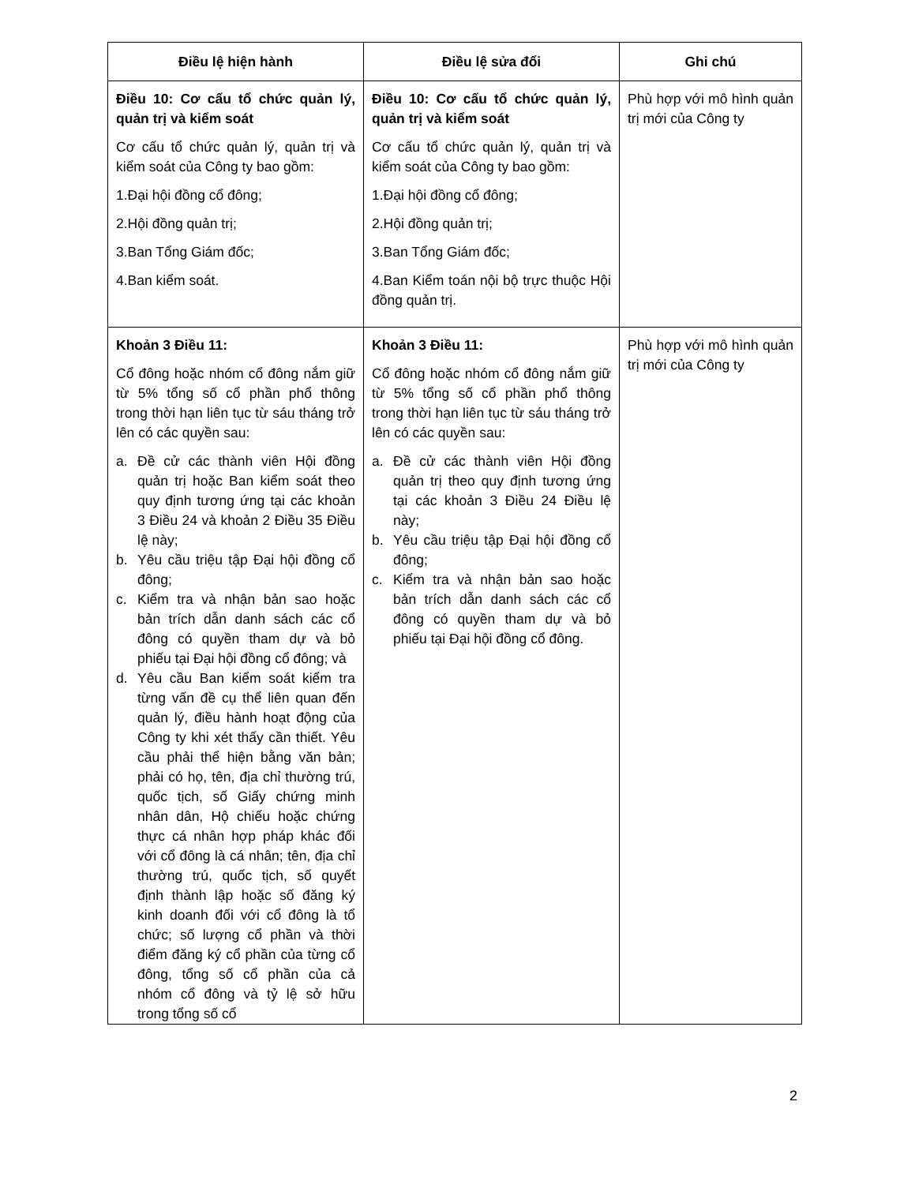| Điều lệ hiện hành | Điều lệ sửa đổi | Ghi chú |
| --- | --- | --- |
| Điều 10: Cơ cấu tổ chức quản lý, quản trị và kiểm soát Cơ cấu tổ chức quản lý, quản trị và kiểm soát của Công ty bao gồm: 1.Đại hội đồng cổ đông; 2.Hội đồng quản trị; 3.Ban Tổng Giám đốc; 4.Ban kiểm soát. | Điều 10: Cơ cấu tổ chức quản lý, quản trị và kiểm soát Cơ cấu tổ chức quản lý, quản trị và kiểm soát của Công ty bao gồm: 1.Đại hội đồng cổ đông; 2.Hội đồng quản trị; 3.Ban Tổng Giám đốc; 4.Ban Kiểm toán nội bộ trực thuộc Hội đồng quản trị. | Phù hợp với mô hình quản trị mới của Công ty |
| Khoản 3 Điều 11: Cổ đông hoặc nhóm cổ đông nắm giữ từ 5% tổng số cổ phần phổ thông trong thời hạn liên tục từ sáu tháng trở lên có các quyền sau: a. Đề cử các thành viên Hội đồng quản trị hoặc Ban kiểm soát theo quy định tương ứng tại các khoản 3 Điều 24 và khoản 2 Điều 35 Điều lệ này; b. Yêu cầu triệu tập Đại hội đồng cổ đông; c. Kiểm tra và nhận bản sao hoặc bản trích dẫn danh sách các cổ đông có quyền tham dự và bỏ phiếu tại Đại hội đồng cổ đông; và d. Yêu cầu Ban kiểm soát kiểm tra từng vấn đề cụ thể liên quan đến quản lý, điều hành hoạt động của Công ty khi xét thấy cần thiết. Yêu cầu phải thể hiện bằng văn bản; phải có họ, tên, địa chỉ thường trú, quốc tịch, số Giấy chứng minh nhân dân, Hộ chiếu hoặc chứng thực cá nhân hợp pháp khác đối với cổ đông là cá nhân; tên, địa chỉ thường trú, quốc tịch, số quyết định thành lập hoặc số đăng ký kinh doanh đối với cổ đông là tổ chức; số lượng cổ phần và thời điểm đăng ký cổ phần của từng cổ đông, tổng số cổ phần của cả nhóm cổ đông và tỷ lệ sở hữu trong tổng số cổ | Khoản 3 Điều 11: Cổ đông hoặc nhóm cổ đông nắm giữ từ 5% tổng số cổ phần phổ thông trong thời hạn liên tục từ sáu tháng trở lên có các quyền sau: a. Đề cử các thành viên Hội đồng quản trị theo quy định tương ứng tại các khoản 3 Điều 24 Điều lệ này; b. Yêu cầu triệu tập Đại hội đồng cổ đông; c. Kiểm tra và nhận bản sao hoặc bản trích dẫn danh sách các cổ đông có quyền tham dự và bỏ phiếu tại Đại hội đồng cổ đông. | Phù hợp với mô hình quản trị mới của Công ty |
2